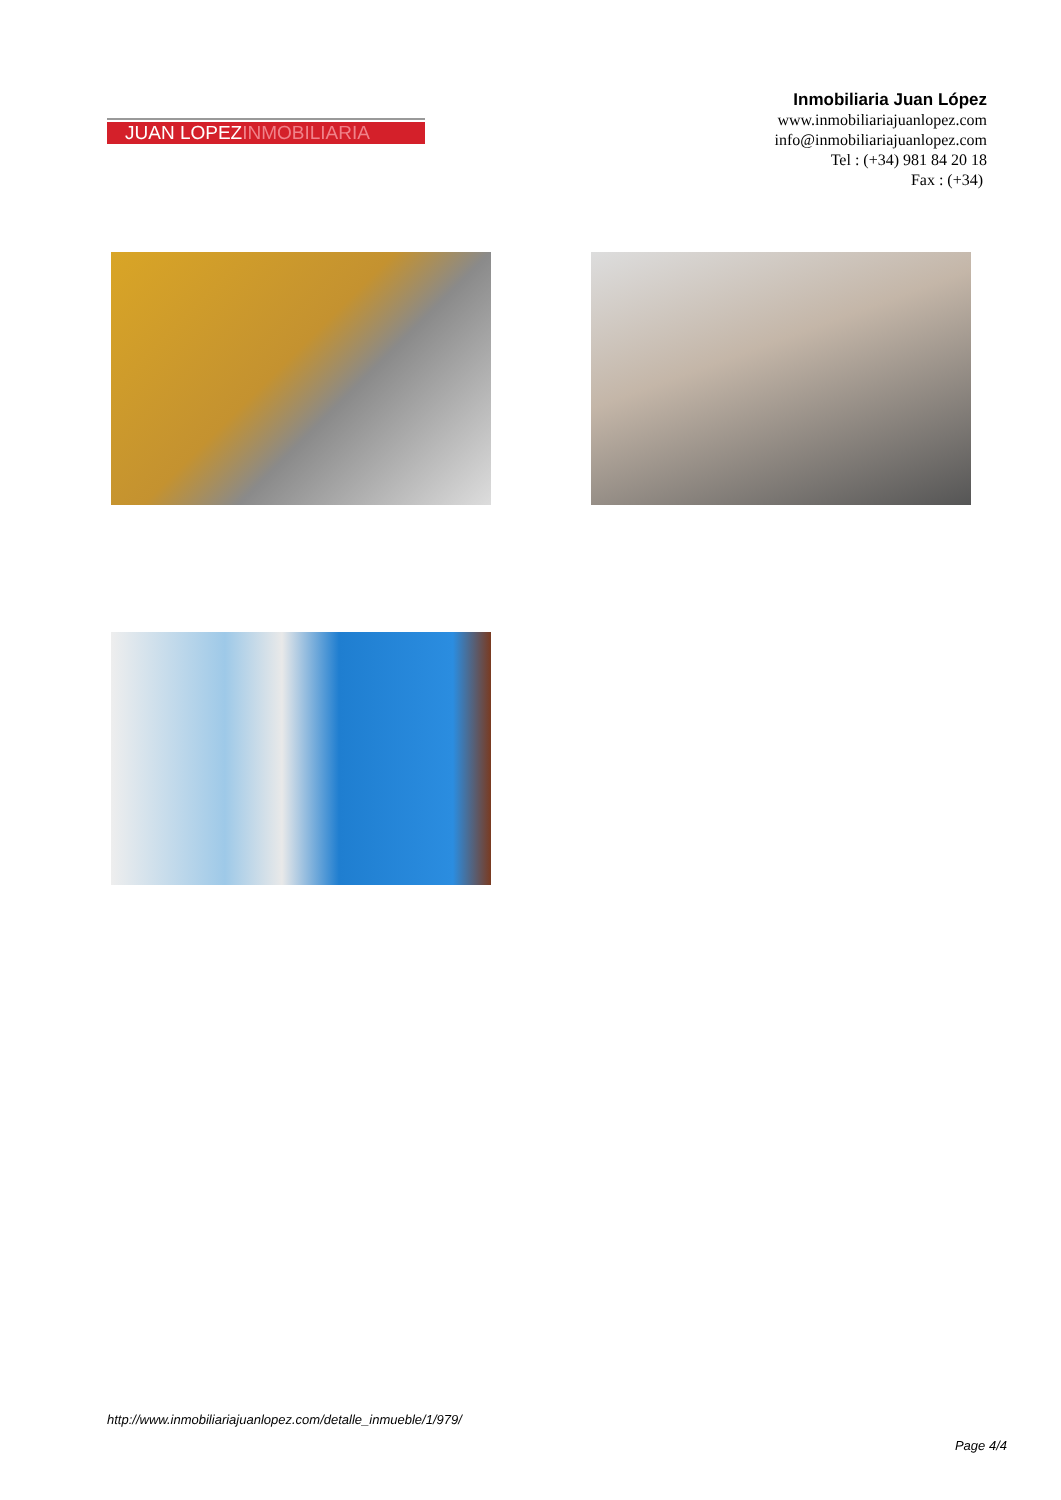JUAN LOPEZINMOBILIARIA
Inmobiliaria Juan López
www.inmobiliariajuanlopez.com
info@inmobiliariajuanlopez.com
Tel : (+34) 981 84 20 18
Fax : (+34)
http://www.inmobiliariajuanlopez.com/detalle_inmueble/1/979/
Page 4/4